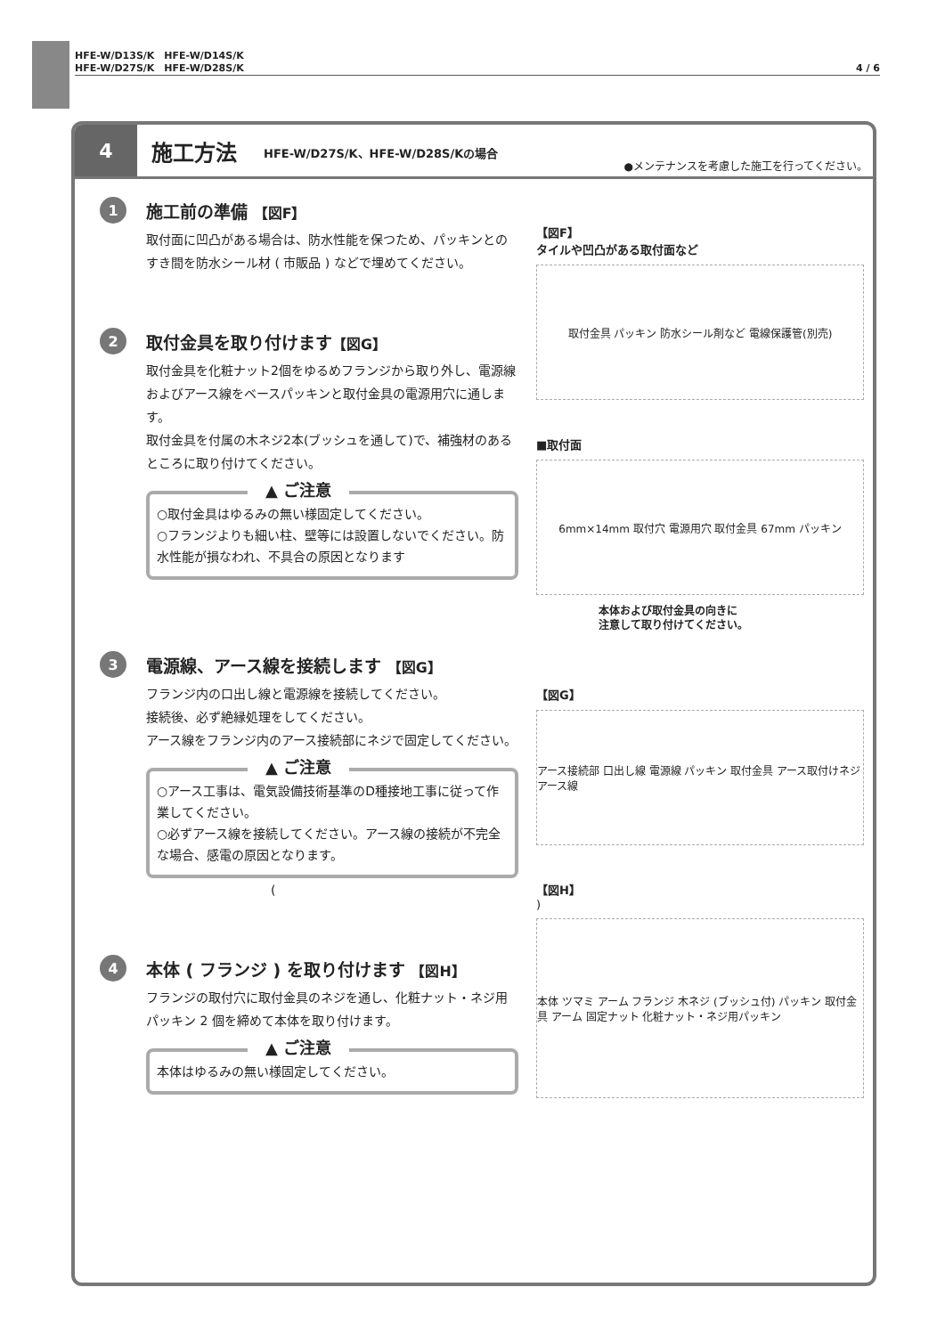HFE-W/D13S/K　HFE-W/D14S/K
HFE-W/D27S/K　HFE-W/D28S/K
4 / 6
4
施工方法 HFE-W/D27S/K、HFE-W/D28S/Kの場合 ●メンテナンスを考慮した施工を行ってください。
1
施工前の準備 【図F】
取付面に凹凸がある場合は、防水性能を保つため、パッキンとのすき間を防水シール材 ( 市販品 ) などで埋めてください。
2
取付金具を取り付けます【図G】
取付金具を化粧ナット2個をゆるめフランジから取り外し、電源線およびアース線をベースパッキンと取付金具の電源用穴に通します。
取付金具を付属の木ネジ2本(ブッシュを通して)で、補強材のあるところに取り付けてください。
▲ ご注意
○取付金具はゆるみの無い様固定してください。
○フランジよりも細い柱、壁等には設置しないでください。防水性能が損なわれ、不具合の原因となります
3
電源線、アース線を接続します 【図G】
フランジ内の口出し線と電源線を接続してください。
接続後、必ず絶縁処理をしてください。
アース線をフランジ内のアース接続部にネジで固定してください。
▲ ご注意
○アース工事は、電気設備技術基準のD種接地工事に従って作業してください。
○必ずアース線を接続してください。アース線の接続が不完全な場合、感電の原因となります。
(
4
本体 ( フランジ ) を取り付けます 【図H】
フランジの取付穴に取付金具のネジを通し、化粧ナット・ネジ用パッキン 2 個を締めて本体を取り付けます。
▲ ご注意
本体はゆるみの無い様固定してください。
【図F】
タイルや凹凸がある取付面など
取付金具 パッキン 防水シール剤など 電線保護管(別売)
■取付面
6mm×14mm 取付穴 電源用穴 取付金具 67mm パッキン
本体および取付金具の向きに
注意して取り付けてください。
【図G】
アース接続部 口出し線 電源線 パッキン 取付金具 アース取付けネジ アース線
【図H】
)
本体 ツマミ アーム フランジ 木ネジ (ブッシュ付) パッキン 取付金具 アーム 固定ナット 化粧ナット・ネジ用パッキン